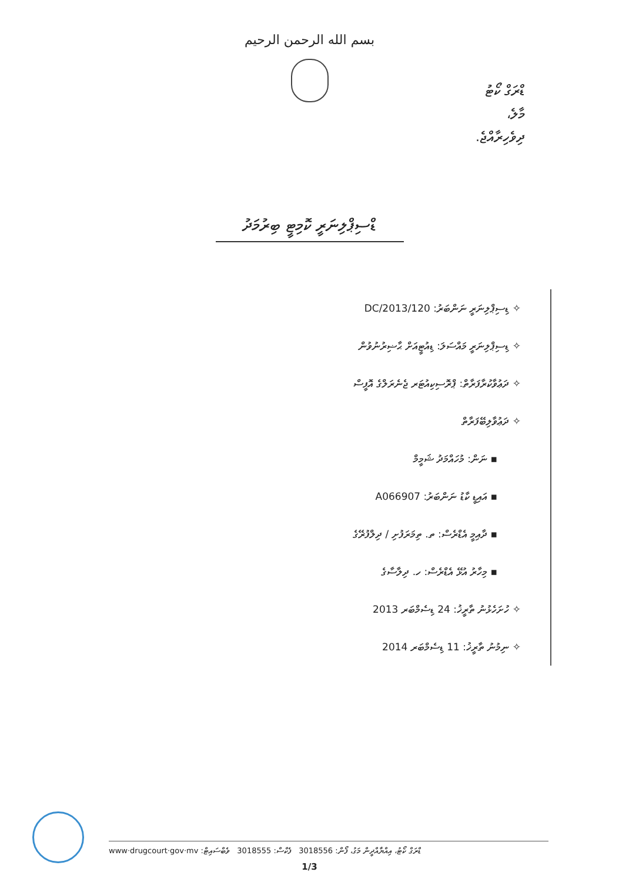بسم الله الرحمن الرحيم
ޑްރަގް ކޯޓު
މާލެ،
ދިވެހިރާއްޖެ.
ޑްސިޕްލިނަރީ ކޮމިޓީ ބިރުމަދު
✧ ޑިސިޕްލިނަރީ ނަންބަރު: 120/DC/2013
✧ ޑިސިޕްލިނަރީ މައްސަލަ: ޑިއުޓީއަށް ޙާޟިރުނުވުން
✧ ދަޢުވާކުރާފަރާތް: ޕްރޮސިކިއުޓަރ ޖެނެރަލްގެ އޮފީސް
✧ ދަޢުވާލިބޭފަރާތް
▪ ނަން: މުހައްމަދު ޝަމީމް
▪ އައިޑީ ކާޑު ނަންބަރު: A066907
▪ ދާއިމީ އެޑްރެސް: ތ. ތިމަރަފުށި / ދިލްފުރޭގެ
▪ މިހާރު އުޅޭ އެޑްރެސް: ހ. ދިލާސާގެ
✧ ހުށަހެޅުނު ތާރީޚު: 24 ޑިސެމްބަރ 2013
✧ ނިމުނު ތާރީޚު: 11 ޑިސެމްބަރ 2014
ޑްރަގް ކޯޓު، އިއްޔާއްދީން މަގު، ފޯން: 3018556 ފެކްސް: 3018555 ވެބްސައިޓް: www·drugcourt·gov·mv
1/3